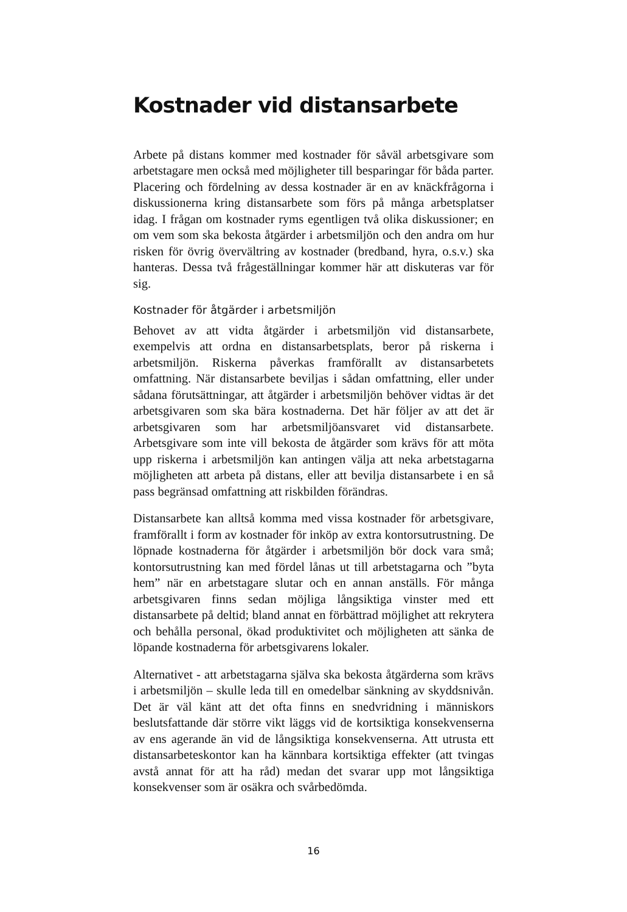Kostnader vid distansarbete
Arbete på distans kommer med kostnader för såväl arbetsgivare som arbetstagare men också med möjligheter till besparingar för båda parter. Placering och fördelning av dessa kostnader är en av knäckfrågorna i diskussionerna kring distansarbete som förs på många arbetsplatser idag. I frågan om kostnader ryms egentligen två olika diskussioner; en om vem som ska bekosta åtgärder i arbetsmiljön och den andra om hur risken för övrig övervältring av kostnader (bredband, hyra, o.s.v.) ska hanteras. Dessa två frågeställningar kommer här att diskuteras var för sig.
Kostnader för åtgärder i arbetsmiljön
Behovet av att vidta åtgärder i arbetsmiljön vid distansarbete, exempelvis att ordna en distansarbetsplats, beror på riskerna i arbetsmiljön. Riskerna påverkas framförallt av distansarbetets omfattning. När distansarbete beviljas i sådan omfattning, eller under sådana förutsättningar, att åtgärder i arbetsmiljön behöver vidtas är det arbetsgivaren som ska bära kostnaderna. Det här följer av att det är arbetsgivaren som har arbetsmiljöansvaret vid distansarbete. Arbetsgivare som inte vill bekosta de åtgärder som krävs för att möta upp riskerna i arbetsmiljön kan antingen välja att neka arbetstagarna möjligheten att arbeta på distans, eller att bevilja distansarbete i en så pass begränsad omfattning att riskbilden förändras.
Distansarbete kan alltså komma med vissa kostnader för arbetsgivare, framförallt i form av kostnader för inköp av extra kontorsutrustning. De löpnade kostnaderna för åtgärder i arbetsmiljön bör dock vara små; kontorsutrustning kan med fördel lånas ut till arbetstagarna och ”byta hem” när en arbetstagare slutar och en annan anställs. För många arbetsgivaren finns sedan möjliga långsiktiga vinster med ett distansarbete på deltid; bland annat en förbättrad möjlighet att rekrytera och behålla personal, ökad produktivitet och möjligheten att sänka de löpande kostnaderna för arbetsgivarens lokaler.
Alternativet - att arbetstagarna själva ska bekosta åtgärderna som krävs i arbetsmiljön – skulle leda till en omedelbar sänkning av skyddsnivån. Det är väl känt att det ofta finns en snedvridning i människors beslutsfattande där större vikt läggs vid de kortsiktiga konsekvenserna av ens agerande än vid de långsiktiga konsekvenserna. Att utrusta ett distansarbeteskontor kan ha kännbara kortsiktiga effekter (att tvingas avstå annat för att ha råd) medan det svarar upp mot långsiktiga konsekvenser som är osäkra och svårbedömda.
16